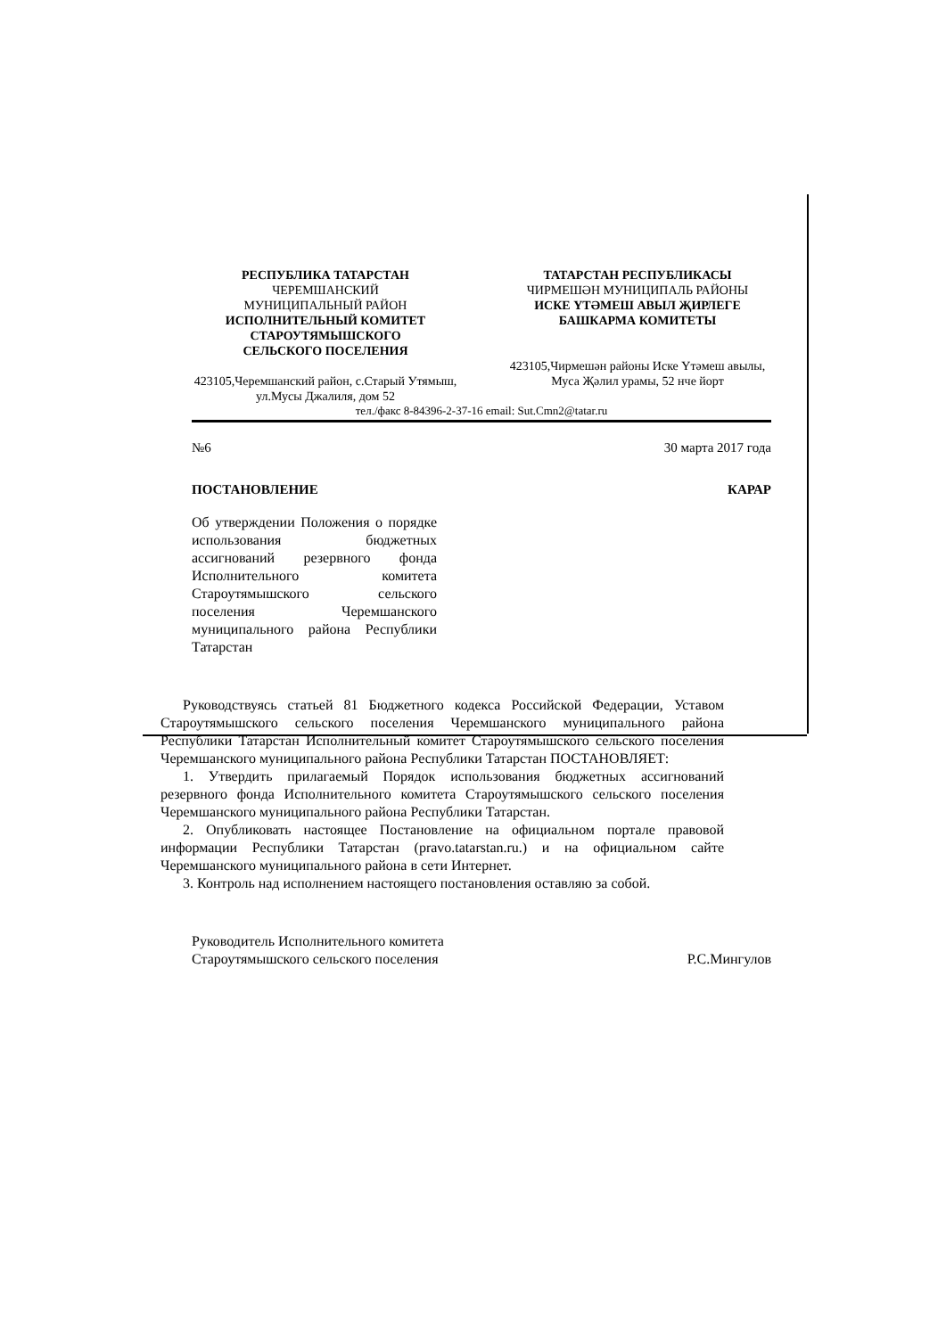РЕСПУБЛИКА ТАТАРСТАН
ЧЕРЕМШАНСКИЙ
МУНИЦИПАЛЬНЫЙ РАЙОН
ИСПОЛНИТЕЛЬНЫЙ КОМИТЕТ
СТАРОУТЯМЫШСКОГО
СЕЛЬСКОГО ПОСЕЛЕНИЯ
423105,Черемшанский район, с.Старый Утямыш, ул.Мусы Джалиля, дом 52
ТАТАРСТАН РЕСПУБЛИКАСЫ
ЧИРМЕШӘН МУНИЦИПАЛЬ РАЙОНЫ
ИСКЕ ҮТӘМЕШ АВЫЛ ҖИРЛЕГЕ
БАШКАРМА КОМИТЕТЫ
423105,Чирмешән районы Иске Үтәмеш авылы, Муса Җәлил урамы, 52 нче йорт
тел./факс 8-84396-2-37-16 email: Sut.Cmn2@tatar.ru
№6 30 марта 2017 года
ПОСТАНОВЛЕНИЕ КАРАР
Об утверждении Положения о порядке использования бюджетных ассигнований резервного фонда Исполнительного комитета Староутямышского сельского поселения Черемшанского муниципального района Республики Татарстан
Руководствуясь статьей 81 Бюджетного кодекса Российской Федерации, Уставом Староутямышского сельского поселения Черемшанского муниципального района Республики Татарстан Исполнительный комитет Староутямышского сельского поселения Черемшанского муниципального района Республики Татарстан ПОСТАНОВЛЯЕТ:
1. Утвердить прилагаемый Порядок использования бюджетных ассигнований резервного фонда Исполнительного комитета Староутямышского сельского поселения Черемшанского муниципального района Республики Татарстан.
2. Опубликовать настоящее Постановление на официальном портале правовой информации Республики Татарстан (pravo.tatarstan.ru.) и на официальном сайте Черемшанского муниципального района в сети Интернет.
3. Контроль над исполнением настоящего постановления оставляю за собой.
Руководитель Исполнительного комитета
Староутямышского сельского поселения Р.С.Мингулов